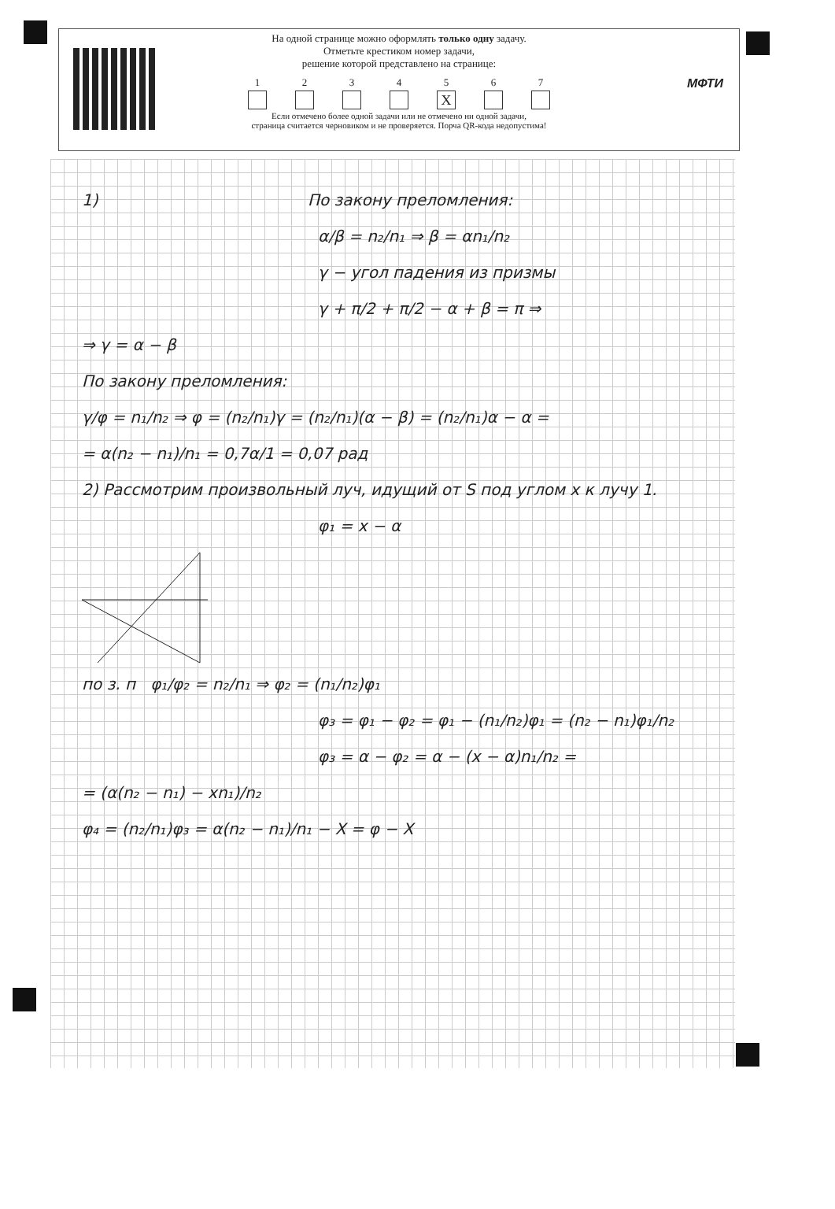На одной странице можно оформлять только одну задачу.
Отметьте крестиком номер задачи,
решение которой представлено на странице:
1 2 3 4 5
X
6 7
Если отмечено более одной задачи или не отмечено ни одной задачи,
страница считается черновиком и не проверяется. Порча QR-кода недопустима!
МФТИ
1) По закону преломления:
α/β = n₂/n₁ ⇒ β = αn₁/n₂
γ − угол падения из призмы
γ + π/2 + π/2 − α + β = π ⇒
⇒ γ = α − β
По закону преломления:
γ/φ = n₁/n₂ ⇒ φ = (n₂/n₁)γ = (n₂/n₁)(α − β) = (n₂/n₁)α − α =
= α(n₂ − n₁)/n₁ = 0,7α/1 = 0,07 рад
2) Рассмотрим произвольный луч, идущий от S под углом x к лучу 1.
φ₁ = x − α
по з. п φ₁/φ₂ = n₂/n₁ ⇒ φ₂ = (n₁/n₂)φ₁
φ₃ = φ₁ − φ₂ = φ₁ − (n₁/n₂)φ₁ = (n₂ − n₁)φ₁/n₂
φ₃ = α − φ₂ = α − (x − α)n₁/n₂ =
= (α(n₂ − n₁) − xn₁)/n₂
φ₄ = (n₂/n₁)φ₃ = α(n₂ − n₁)/n₁ − X = φ − X